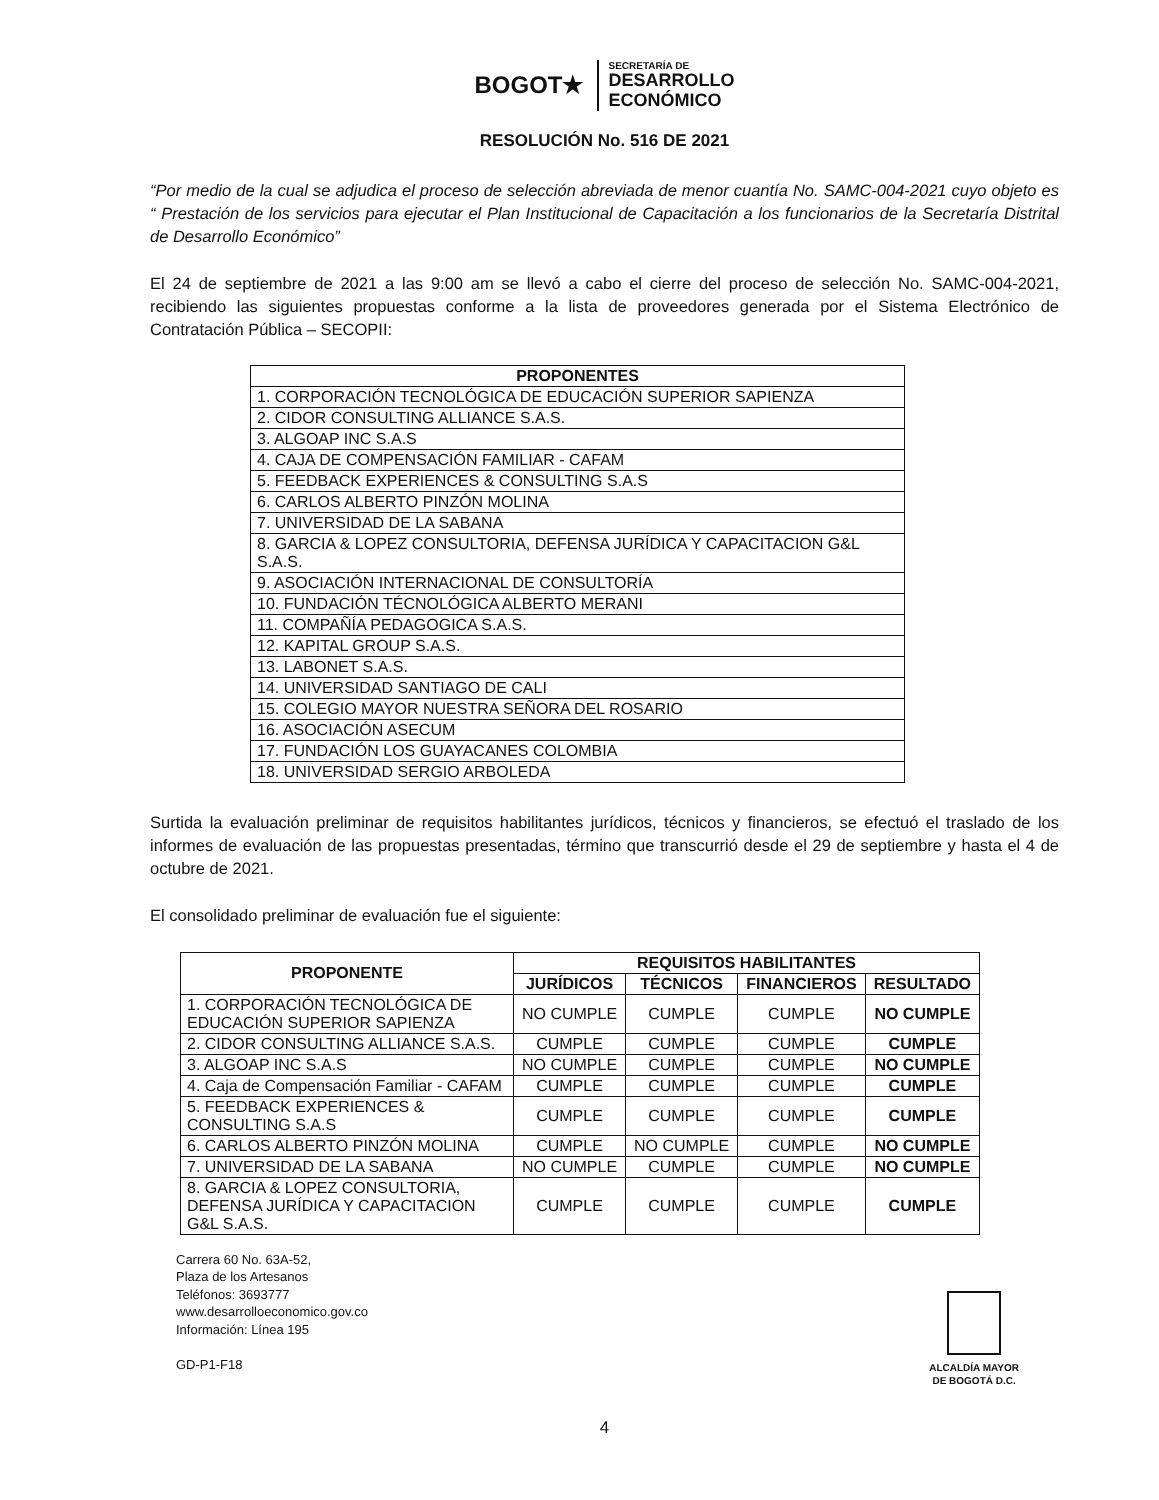BOGOT★
SECRETARÍA DE
DESARROLLO
ECONÓMICO
RESOLUCIÓN No. 516 DE 2021
“Por medio de la cual se adjudica el proceso de selección abreviada de menor cuantía No. SAMC-004-2021 cuyo objeto es “ Prestación de los servicios para ejecutar el Plan Institucional de Capacitación a los funcionarios de la Secretaría Distrital de Desarrollo Económico”
El 24 de septiembre de 2021 a las 9:00 am se llevó a cabo el cierre del proceso de selección No. SAMC-004-2021, recibiendo las siguientes propuestas conforme a la lista de proveedores generada por el Sistema Electrónico de Contratación Pública – SECOPII:
| PROPONENTES |
| --- |
| 1. CORPORACIÓN TECNOLÓGICA DE EDUCACIÓN SUPERIOR SAPIENZA |
| 2. CIDOR CONSULTING ALLIANCE S.A.S. |
| 3. ALGOAP INC S.A.S |
| 4. CAJA DE COMPENSACIÓN FAMILIAR - CAFAM |
| 5. FEEDBACK EXPERIENCES & CONSULTING S.A.S |
| 6. CARLOS ALBERTO PINZÓN MOLINA |
| 7. UNIVERSIDAD DE LA SABANA |
| 8. GARCIA & LOPEZ CONSULTORIA, DEFENSA JURÍDICA Y CAPACITACION G&L S.A.S. |
| 9. ASOCIACIÓN INTERNACIONAL DE CONSULTORÍA |
| 10. FUNDACIÓN TÉCNOLÓGICA ALBERTO MERANI |
| 11. COMPAÑÍA PEDAGOGICA S.A.S. |
| 12. KAPITAL GROUP S.A.S. |
| 13. LABONET S.A.S. |
| 14. UNIVERSIDAD SANTIAGO DE CALI |
| 15. COLEGIO MAYOR NUESTRA SEÑORA DEL ROSARIO |
| 16. ASOCIACIÓN ASECUM |
| 17. FUNDACIÓN LOS GUAYACANES COLOMBIA |
| 18. UNIVERSIDAD SERGIO ARBOLEDA |
Surtida la evaluación preliminar de requisitos habilitantes jurídicos, técnicos y financieros, se efectuó el traslado de los informes de evaluación de las propuestas presentadas, término que transcurrió desde el 29 de septiembre y hasta el 4 de octubre de 2021.
El consolidado preliminar de evaluación fue el siguiente:
| PROPONENTE | REQUISITOS HABILITANTES | | | |
| --- | --- | --- | --- | --- |
| | JURÍDICOS | TÉCNICOS | FINANCIEROS | RESULTADO |
| 1. CORPORACIÓN TECNOLÓGICA DE EDUCACIÓN SUPERIOR SAPIENZA | NO CUMPLE | CUMPLE | CUMPLE | NO CUMPLE |
| 2. CIDOR CONSULTING ALLIANCE S.A.S. | CUMPLE | CUMPLE | CUMPLE | CUMPLE |
| 3. ALGOAP INC S.A.S | NO CUMPLE | CUMPLE | CUMPLE | NO CUMPLE |
| 4. Caja de Compensación Familiar - CAFAM | CUMPLE | CUMPLE | CUMPLE | CUMPLE |
| 5. FEEDBACK EXPERIENCES & CONSULTING S.A.S | CUMPLE | CUMPLE | CUMPLE | CUMPLE |
| 6. CARLOS ALBERTO PINZÓN MOLINA | CUMPLE | NO CUMPLE | CUMPLE | NO CUMPLE |
| 7. UNIVERSIDAD DE LA SABANA | NO CUMPLE | CUMPLE | CUMPLE | NO CUMPLE |
| 8. GARCIA & LOPEZ CONSULTORIA, DEFENSA JURÍDICA Y CAPACITACION G&L S.A.S. | CUMPLE | CUMPLE | CUMPLE | CUMPLE |
Carrera 60 No. 63A-52,
Plaza de los Artesanos
Teléfonos: 3693777
www.desarrolloeconomico.gov.co
Información: Línea 195
GD-P1-F18
ALCALDÍA MAYOR
DE BOGOTÁ D.C.
4